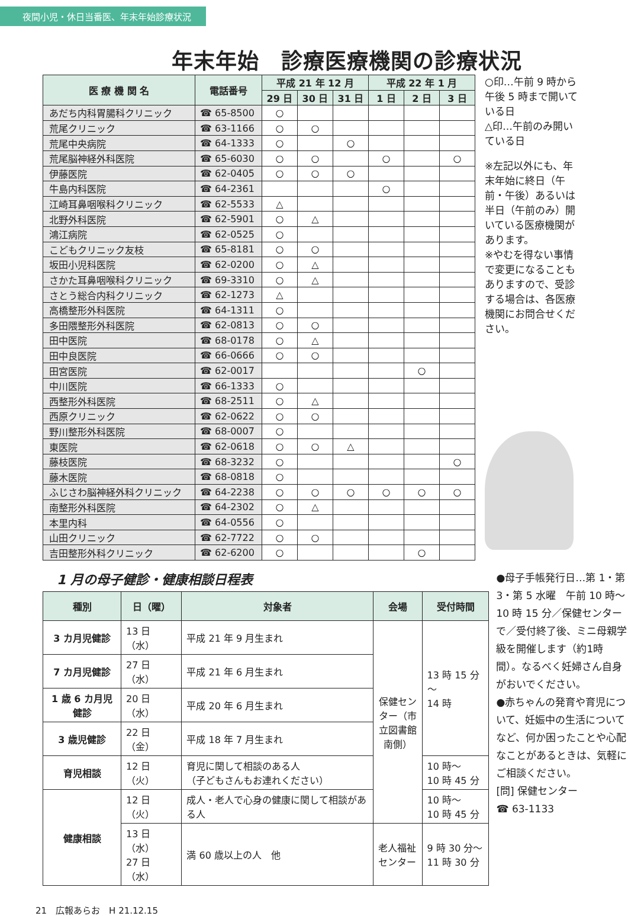夜間小児・休日当番医、年末年始診療状況
年末年始　診療医療機関の診療状況
| 医 療 機 関 名 | 電話番号 | 平成 21 年 12 月 | | | 平成 22 年 1 月 | | |
| --- | --- | --- | --- | --- | --- | --- | --- |
| | | 29 日 | 30 日 | 31 日 | 1 日 | 2 日 | 3 日 |
| あだち内科胃腸科クリニック | ☎ 65-8500 | ○ | | | | | |
| 荒尾クリニック | ☎ 63-1166 | ○ | ○ | | | | |
| 荒尾中央病院 | ☎ 64-1333 | ○ | | ○ | | | |
| 荒尾脳神経外科医院 | ☎ 65-6030 | ○ | ○ | | ○ | | ○ |
| 伊藤医院 | ☎ 62-0405 | ○ | ○ | ○ | | | |
| 牛島内科医院 | ☎ 64-2361 | | | | ○ | | |
| 江崎耳鼻咽喉科クリニック | ☎ 62-5533 | △ | | | | | |
| 北野外科医院 | ☎ 62-5901 | ○ | △ | | | | |
| 鴻江病院 | ☎ 62-0525 | ○ | | | | | |
| こどもクリニック友枝 | ☎ 65-8181 | ○ | ○ | | | | |
| 坂田小児科医院 | ☎ 62-0200 | ○ | △ | | | | |
| さかた耳鼻咽喉科クリニック | ☎ 69-3310 | ○ | △ | | | | |
| さとう総合内科クリニック | ☎ 62-1273 | △ | | | | | |
| 高橋整形外科医院 | ☎ 64-1311 | ○ | | | | | |
| 多田隈整形外科医院 | ☎ 62-0813 | ○ | ○ | | | | |
| 田中医院 | ☎ 68-0178 | ○ | △ | | | | |
| 田中良医院 | ☎ 66-0666 | ○ | ○ | | | | |
| 田宮医院 | ☎ 62-0017 | | | | | ○ | |
| 中川医院 | ☎ 66-1333 | ○ | | | | | |
| 西整形外科医院 | ☎ 68-2511 | ○ | △ | | | | |
| 西原クリニック | ☎ 62-0622 | ○ | ○ | | | | |
| 野川整形外科医院 | ☎ 68-0007 | ○ | | | | | |
| 東医院 | ☎ 62-0618 | ○ | ○ | △ | | | |
| 藤枝医院 | ☎ 68-3232 | ○ | | | | | ○ |
| 藤木医院 | ☎ 68-0818 | ○ | | | | | |
| ふじさわ脳神経外科クリニック | ☎ 64-2238 | ○ | ○ | ○ | ○ | ○ | ○ |
| 南整形外科医院 | ☎ 64-2302 | ○ | △ | | | | |
| 本里内科 | ☎ 64-0556 | ○ | | | | | |
| 山田クリニック | ☎ 62-7722 | ○ | ○ | | | | |
| 吉田整形外科クリニック | ☎ 62-6200 | ○ | | | | ○ | |
○印…午前 9 時から午後 5 時まで開いている日
△印…午前のみ開いている日
※左記以外にも、年末年始に終日（午前・午後）あるいは半日（午前のみ）開いている医療機関があります。
※やむを得ない事情で変更になることもありますので、受診する場合は、各医療機関にお問合せください。
1 月の母子健診・健康相談日程表
| 種別 | 日（曜） | 対象者 | 会場 | 受付時間 |
| --- | --- | --- | --- | --- |
| 3 カ月児健診 | 13 日（水） | 平成 21 年 9 月生まれ | 保健センター（市立図書館南側） | 13 時 15 分～ 14 時 |
| 7 カ月児健診 | 27 日（水） | 平成 21 年 6 月生まれ | | |
| 1 歳 6 カ月児健診 | 20 日（水） | 平成 20 年 6 月生まれ | | |
| 3 歳児健診 | 22 日（金） | 平成 18 年 7 月生まれ | | |
| 育児相談 | 12 日（火） | 育児に関して相談のある人 （子どもさんもお連れください） | | 10 時～ 10 時 45 分 |
| 健康相談 | 12 日（火） | 成人・老人で心身の健康に関して相談がある人 | | 10 時～ 10 時 45 分 |
| | 13 日（水） 27 日（水） | 満 60 歳以上の人 他 | 老人福祉センター | 9 時 30 分～ 11 時 30 分 |
●母子手帳発行日…第 1・第 3・第 5 水曜　午前 10 時～10 時 15 分／保健センターで／受付終了後、ミニ母親学級を開催します（約1時間）。なるべく妊婦さん自身がおいでください。
●赤ちゃんの発育や育児について、妊娠中の生活についてなど、何か困ったことや心配なことがあるときは、気軽にご相談ください。
[問] 保健センター
☎ 63-1133
21　広報あらお　H 21.12.15